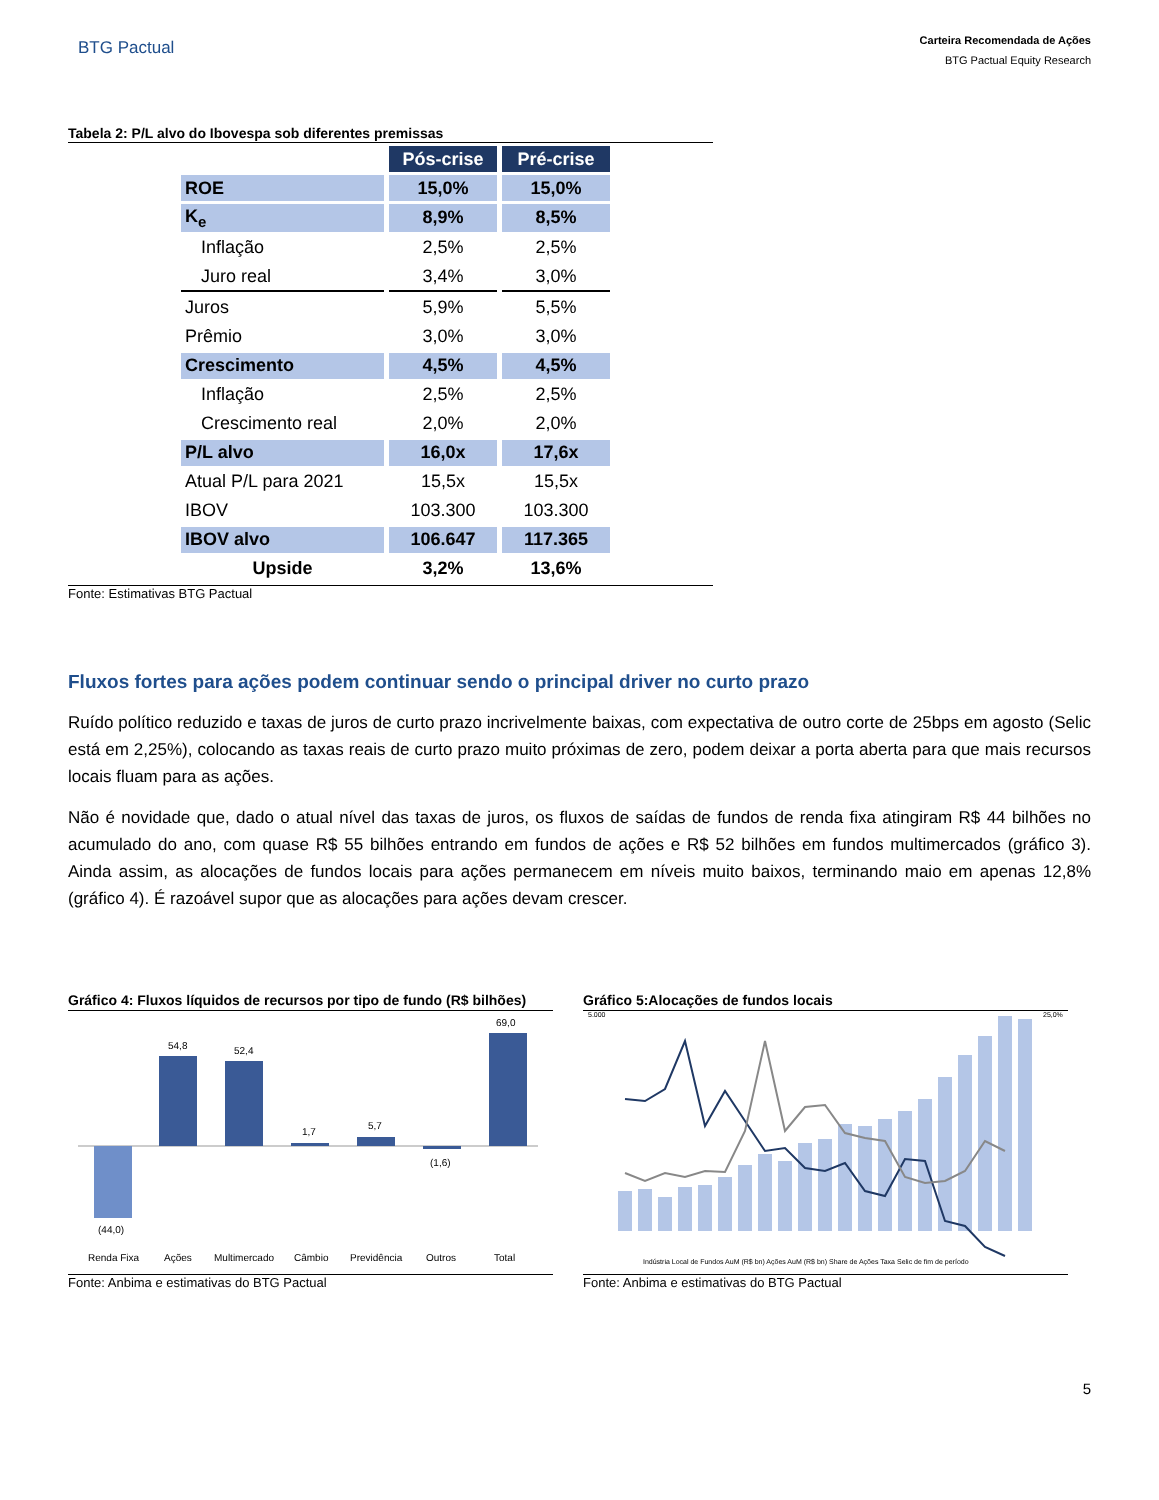BTG Pactual
Carteira Recomendada de Ações
BTG Pactual Equity Research
Tabela 2: P/L alvo do Ibovespa sob diferentes premissas
| | Pós-crise | Pré-crise |
| ROE | 15,0% | 15,0% |
| K<sub>e</sub> | 8,9% | 8,5% |
| Inflação | 2,5% | 2,5% |
| Juro real | 3,4% | 3,0% |
| Juros | 5,9% | 5,5% |
| Prêmio | 3,0% | 3,0% |
| Crescimento | 4,5% | 4,5% |
| Inflação | 2,5% | 2,5% |
| Crescimento real | 2,0% | 2,0% |
| P/L alvo | 16,0x | 17,6x |
| Atual P/L para 2021 | 15,5x | 15,5x |
| IBOV | 103.300 | 103.300 |
| IBOV alvo | 106.647 | 117.365 |
| Upside | 3,2% | 13,6% |
Fonte: Estimativas BTG Pactual
Fluxos fortes para ações podem continuar sendo o principal driver no curto prazo
Ruído político reduzido e taxas de juros de curto prazo incrivelmente baixas, com expectativa de outro corte de 25bps em agosto (Selic está em 2,25%), colocando as taxas reais de curto prazo muito próximas de zero, podem deixar a porta aberta para que mais recursos locais fluam para as ações.
Não é novidade que, dado o atual nível das taxas de juros, os fluxos de saídas de fundos de renda fixa atingiram R$ 44 bilhões no acumulado do ano, com quase R$ 55 bilhões entrando em fundos de ações e R$ 52 bilhões em fundos multimercados (gráfico 3). Ainda assim, as alocações de fundos locais para ações permanecem em níveis muito baixos, terminando maio em apenas 12,8% (gráfico 4). É razoável supor que as alocações para ações devam crescer.
Gráfico 4: Fluxos líquidos de recursos por tipo de fundo (R$ bilhões)
(44,0)
54,8
52,4
1,7
5,7
(1,6)
69,0
Renda Fixa
Ações
Multimercado
Câmbio
Previdência
Outros
Total
Fonte: Anbima e estimativas do BTG Pactual
Gráfico 5:Alocações de fundos locais
5.000
25,0%
Indústria Local de Fundos AuM (R$ bn) Ações AuM (R$ bn) Share de Ações Taxa Selic de fim de período
Fonte: Anbima e estimativas do BTG Pactual
5